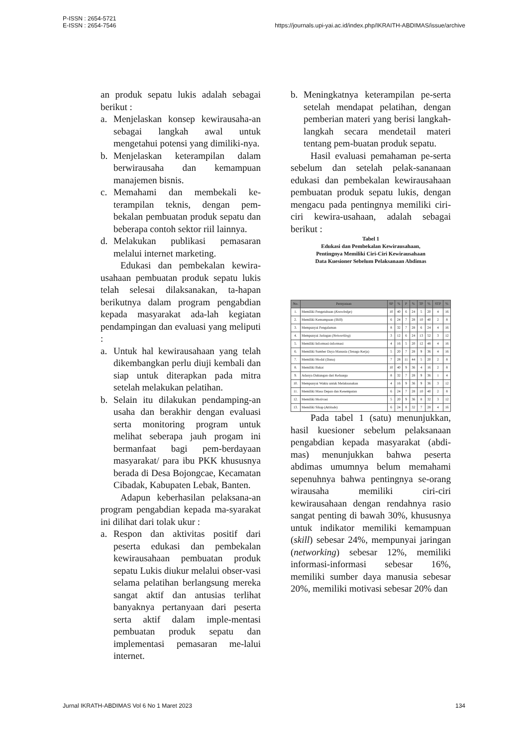P-ISSN : 2654-5721
E-ISSN : 2654-7546
https://journals.upi-yai.ac.id/index.php/IKRAITH-ABDIMAS/issue/archive
an produk sepatu lukis adalah sebagai berikut :
a. Menjelaskan konsep kewirausaha-an sebagai langkah awal untuk mengetahui potensi yang dimiliki-nya.
b. Menjelaskan keterampilan dalam berwirausaha dan kemampuan manajemen bisnis.
c. Memahami dan membekali ke-terampilan teknis, dengan pem-bekalan pembuatan produk sepatu dan beberapa contoh sektor riil lainnya.
d. Melakukan publikasi pemasaran melalui internet marketing.
Edukasi dan pembekalan kewira-usahaan pembuatan produk sepatu lukis telah selesai dilaksanakan, ta-hapan berikutnya dalam program pengabdian kepada masyarakat ada-lah kegiatan pendampingan dan evaluasi yang meliputi :
a. Untuk hal kewirausahaan yang telah dikembangkan perlu diuji kembali dan siap untuk diterapkan pada mitra setelah melakukan pelatihan.
b. Selain itu dilakukan pendamping-an usaha dan berakhir dengan evaluasi serta monitoring program untuk melihat seberapa jauh progam ini bermanfaat bagi pem-berdayaan masyarakat/ para ibu PKK khususnya berada di Desa Bojongcae, Kecamatan Cibadak, Kabupaten Lebak, Banten.
Adapun keberhasilan pelaksana-an program pengabdian kepada ma-syarakat ini dilihat dari tolak ukur :
a. Respon dan aktivitas positif dari peserta edukasi dan pembekalan kewirausahaan pembuatan produk sepatu Lukis diukur melalui obser-vasi selama pelatihan berlangsung mereka sangat aktif dan antusias terlihat banyaknya pertanyaan dari peserta serta aktif dalam imple-mentasi pembuatan produk sepatu dan implementasi pemasaran me-lalui internet.
b. Meningkatnya keterampilan pe-serta setelah mendapat pelatihan, dengan pemberian materi yang berisi langkah-langkah secara mendetail materi tentang pem-buatan produk sepatu.
Hasil evaluasi pemahaman pe-serta sebelum dan setelah pelak-sananaan edukasi dan pembekalan kewirausahaan pembuatan produk sepatu lukis, dengan mengacu pada pentingnya memiliki ciri-ciri kewira-usahaan, adalah sebagai berikut :
Tabel 1
Edukasi dan Pembekalan Kewirausahaan,
Pentingnya Memiliki Ciri-Ciri Kewirausahaan
Data Kuesioner Sebelum Pelaksanaan Abdimas
| No. | Pernyataan | SP | % | P | % | TP | % | STP | % |
| --- | --- | --- | --- | --- | --- | --- | --- | --- | --- |
| 1. | Memiliki Pengetahuan ( Knowledge ) | 10 | 40 | 6 | 24 | 5 | 20 | 4 | 16 |
| 2. | Memiliki Kemampuan ( Skill ) | 6 | 24 | 7 | 28 | 10 | 40 | 2 | 8 |
| 3. | Mempunyai Pengalaman | 8 | 32 | 7 | 28 | 6 | 24 | 4 | 16 |
| 4. | Mempunyai Jaringan ( Networking ) | 3 | 12 | 6 | 24 | 13 | 52 | 3 | 12 |
| 5. | Memiliki Informasi-informasi | 4 | 16 | 5 | 20 | 12 | 48 | 4 | 16 |
| 6. | Memiliki Sumber Daya Manusia (Tenaga Kerja) | 5 | 20 | 7 | 28 | 9 | 36 | 4 | 16 |
| 7. | Memiliki Modal (Dana) | 7 | 28 | 11 | 44 | 5 | 20 | 2 | 8 |
| 8. | Memiliki Bakat | 10 | 40 | 9 | 36 | 4 | 16 | 2 | 8 |
| 9. | Adanya Dukungan dari Keluarga | 8 | 32 | 7 | 28 | 9 | 36 | 1 | 4 |
| 10. | Mempunyai Waktu untuk Melaksanakan | 4 | 16 | 9 | 36 | 9 | 36 | 3 | 12 |
| 11. | Memiliki Masa Depan dan Kesempatan | 6 | 24 | 7 | 28 | 10 | 40 | 2 | 8 |
| 12. | Memiliki Motivasi | 5 | 20 | 9 | 36 | 8 | 32 | 3 | 12 |
| 13. | Memiliki Sikap ( Attitude ) | 6 | 24 | 8 | 32 | 7 | 28 | 4 | 16 |
Pada tabel 1 (satu) menunjukkan, hasil kuesioner sebelum pelaksanaan pengabdian kepada masyarakat (abdi-mas) menunjukkan bahwa peserta abdimas umumnya belum memahami sepenuhnya bahwa pentingnya se-orang wirausaha memiliki ciri-ciri kewirausahaan dengan rendahnya rasio sangat penting di bawah 30%, khususnya untuk indikator memiliki kemampuan (skill) sebesar 24%, mempunyai jaringan (networking) sebesar 12%, memiliki informasi-informasi sebesar 16%, memiliki sumber daya manusia sebesar 20%, memiliki motivasi sebesar 20% dan
Jurnal IKRATH-ABDIMAS Vol 6 No 1 Maret 2023 134